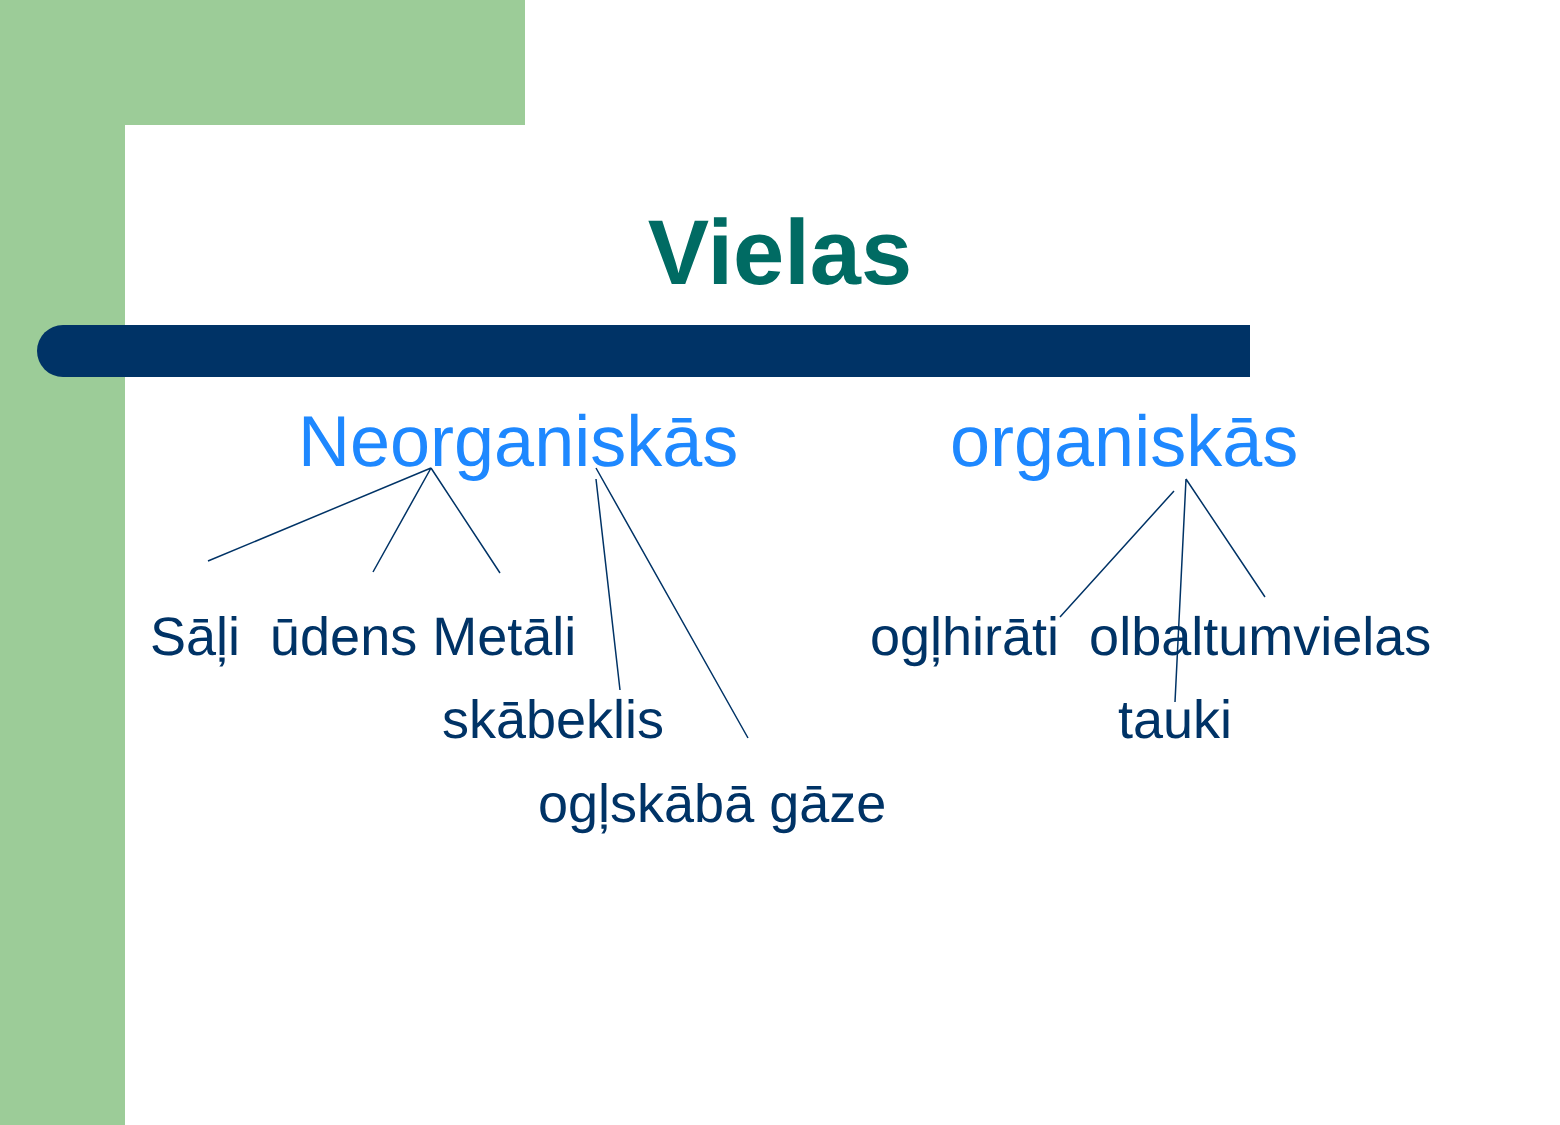Vielas
Neorganiskās organiskās
Sāļi ūdens Metāli ogļhirāti olbaltumvielas
skābeklis tauki
ogļskābā gāze